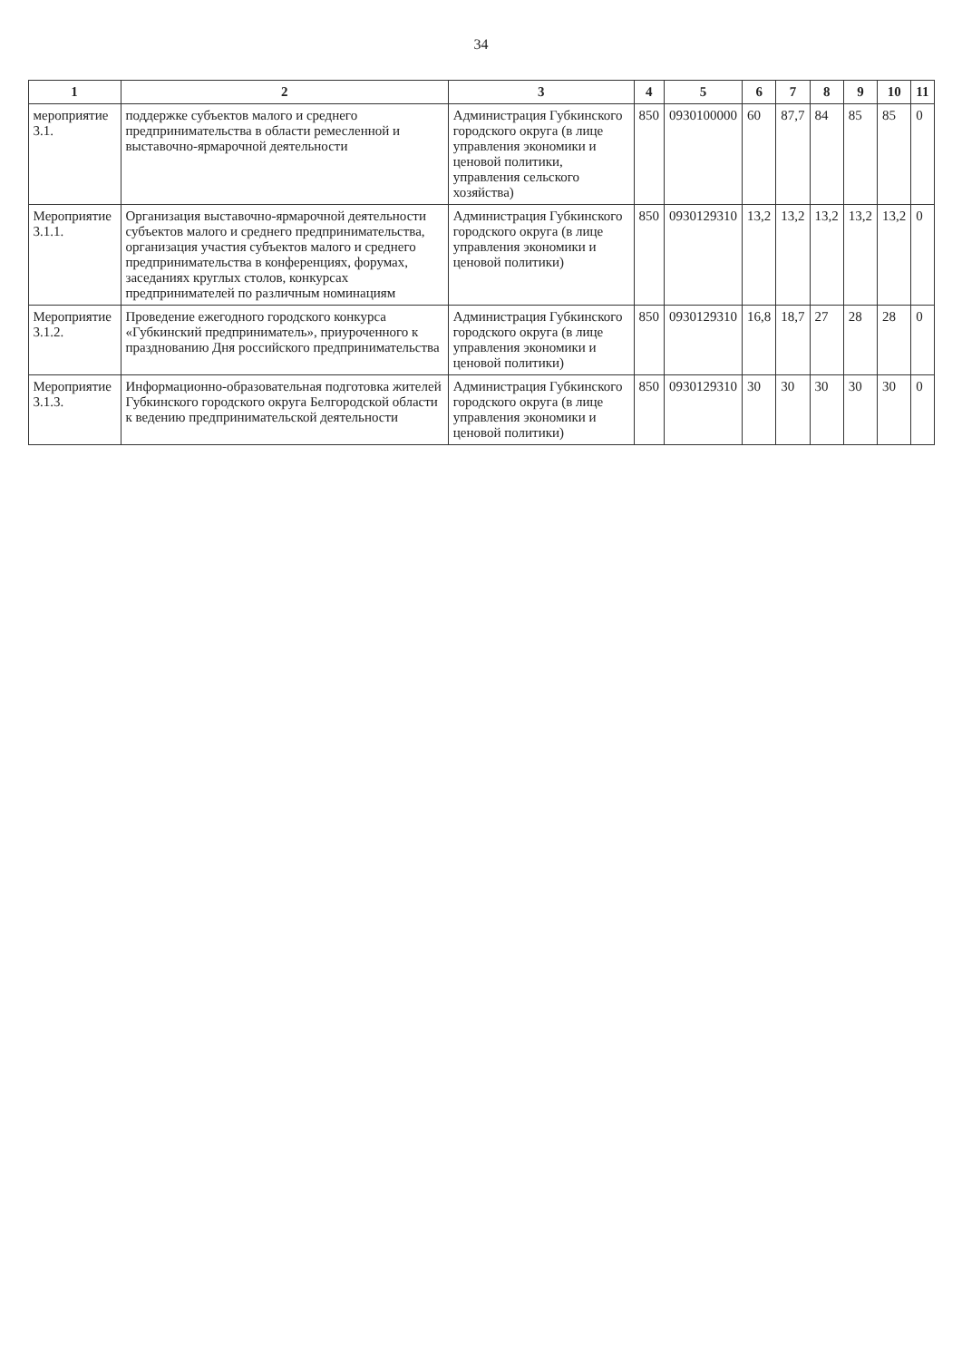34
| 1 | 2 | 3 | 4 | 5 | 6 | 7 | 8 | 9 | 10 | 11 |
| --- | --- | --- | --- | --- | --- | --- | --- | --- | --- | --- |
| мероприятие 3.1. | поддержке субъектов малого и среднего предпринимательства в области ремесленной и выставочно-ярмарочной деятельности | Администрация Губкинского городского округа (в лице управления экономики и ценовой политики, управления сельского хозяйства) | 850 | 0930100000 | 60 | 87,7 | 84 | 85 | 85 | 0 |
| Мероприятие 3.1.1. | Организация выставочно-ярмарочной деятельности субъектов малого и среднего предпринимательства, организация участия субъектов малого и среднего предпринимательства в конференциях, форумах, заседаниях круглых столов, конкурсах предпринимателей по различным номинациям | Администрация Губкинского городского округа (в лице управления экономики и ценовой политики) | 850 | 0930129310 | 13,2 | 13,2 | 13,2 | 13,2 | 13,2 | 0 |
| Мероприятие 3.1.2. | Проведение ежегодного городского конкурса «Губкинский предприниматель», приуроченного к празднованию Дня российского предпринимательства | Администрация Губкинского городского округа (в лице управления экономики и ценовой политики) | 850 | 0930129310 | 16,8 | 18,7 | 27 | 28 | 28 | 0 |
| Мероприятие 3.1.3. | Информационно-образовательная подготовка жителей Губкинского городского округа Белгородской области к ведению предпринимательской деятельности | Администрация Губкинского городского округа (в лице управления экономики и ценовой политики) | 850 | 0930129310 | 30 | 30 | 30 | 30 | 30 | 0 |